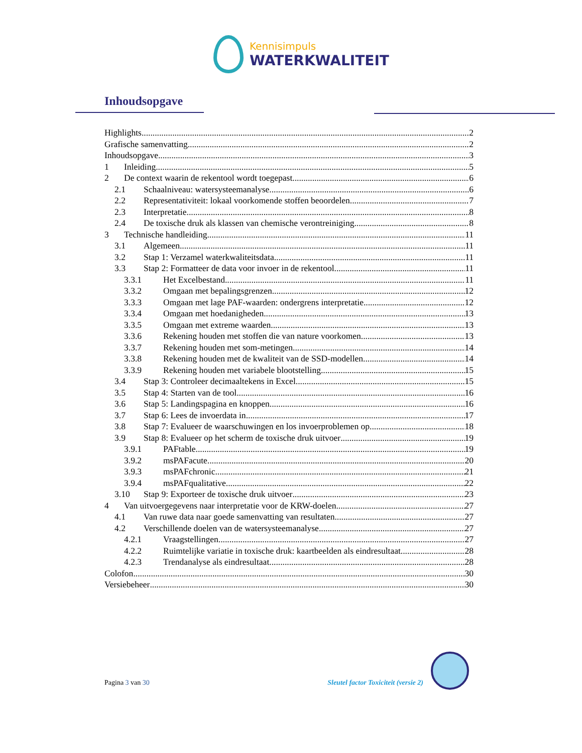Kennisimpuls
WATERKWALITEIT
Inhoudsopgave
Highlights 2
Grafische samenvatting 2
Inhoudsopgave 3
1 Inleiding 5
2 De context waarin de rekentool wordt toegepast 6
2.1 Schaalniveau: watersysteemanalyse 6
2.2 Representativiteit: lokaal voorkomende stoffen beoordelen 7
2.3 Interpretatie 8
2.4 De toxische druk als klassen van chemische verontreiniging 8
3 Technische handleiding 11
3.1 Algemeen 11
3.2 Stap 1: Verzamel waterkwaliteitsdata 11
3.3 Stap 2: Formatteer de data voor invoer in de rekentool 11
3.3.1 Het Excelbestand 11
3.3.2 Omgaan met bepalingsgrenzen 12
3.3.3 Omgaan met lage PAF-waarden: ondergrens interpretatie 12
3.3.4 Omgaan met hoedanigheden 13
3.3.5 Omgaan met extreme waarden 13
3.3.6 Rekening houden met stoffen die van nature voorkomen 13
3.3.7 Rekening houden met som-metingen 14
3.3.8 Rekening houden met de kwaliteit van de SSD-modellen 14
3.3.9 Rekening houden met variabele blootstelling 15
3.4 Stap 3: Controleer decimaaltekens in Excel 15
3.5 Stap 4: Starten van de tool 16
3.6 Stap 5: Landingspagina en knoppen 16
3.7 Stap 6: Lees de invoerdata in 17
3.8 Stap 7: Evalueer de waarschuwingen en los invoerproblemen op 18
3.9 Stap 8: Evalueer op het scherm de toxische druk uitvoer 19
3.9.1 PAFtable 19
3.9.2 msPAFacute 20
3.9.3 msPAFchronic 21
3.9.4 msPAFqualitative 22
3.10 Stap 9: Exporteer de toxische druk uitvoer 23
4 Van uitvoergegevens naar interpretatie voor de KRW-doelen 27
4.1 Van ruwe data naar goede samenvatting van resultaten 27
4.2 Verschillende doelen van de watersysteemanalyse 27
4.2.1 Vraagstellingen 27
4.2.2 Ruimtelijke variatie in toxische druk: kaartbeelden als eindresultaat 28
4.2.3 Trendanalyse als eindresultaat 28
Colofon 30
Versiebeheer 30
Pagina 3 van 30 Sleutel factor Toxiciteit (versie 2)